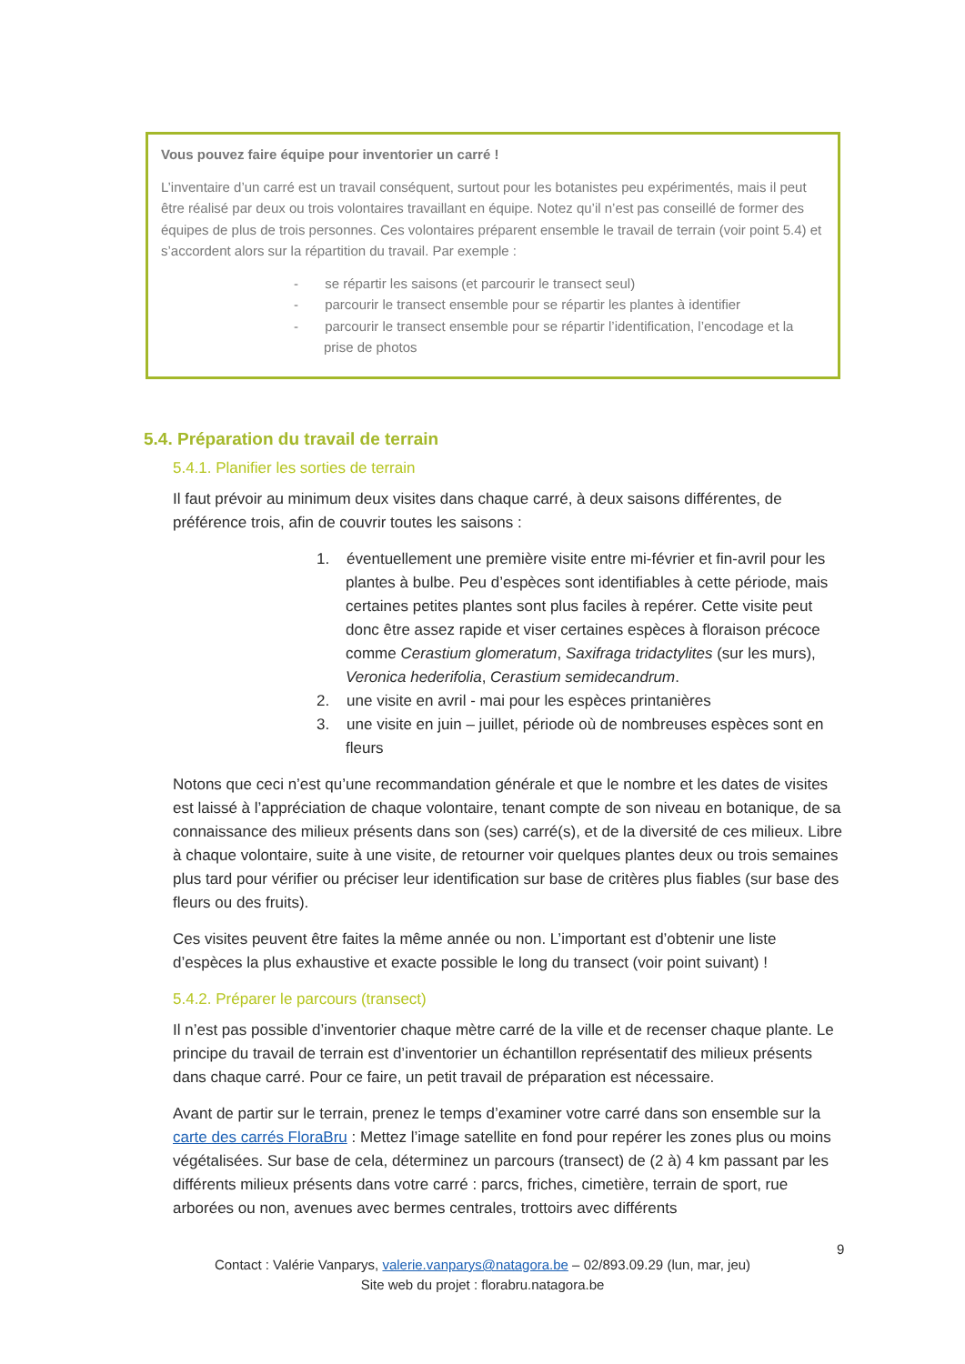Vous pouvez faire équipe pour inventorier un carré !
L’inventaire d’un carré est un travail conséquent, surtout pour les botanistes peu expérimentés, mais il peut être réalisé par deux ou trois volontaires travaillant en équipe. Notez qu’il n’est pas conseillé de former des équipes de plus de trois personnes. Ces volontaires préparent ensemble le travail de terrain (voir point 5.4) et s’accordent alors sur la répartition du travail. Par exemple :
- se répartir les saisons (et parcourir le transect seul)
- parcourir le transect ensemble pour se répartir les plantes à identifier
- parcourir le transect ensemble pour se répartir l’identification, l’encodage et la prise de photos
5.4. Préparation du travail de terrain
5.4.1. Planifier les sorties de terrain
Il faut prévoir au minimum deux visites dans chaque carré, à deux saisons différentes, de préférence trois, afin de couvrir toutes les saisons :
1. éventuellement une première visite entre mi-février et fin-avril pour les plantes à bulbe. Peu d’espèces sont identifiables à cette période, mais certaines petites plantes sont plus faciles à repérer. Cette visite peut donc être assez rapide et viser certaines espèces à floraison précoce comme Cerastium glomeratum, Saxifraga tridactylites (sur les murs), Veronica hederifolia, Cerastium semidecandrum.
2. une visite en avril - mai pour les espèces printanières
3. une visite en juin – juillet, période où de nombreuses espèces sont en fleurs
Notons que ceci n’est qu’une recommandation générale et que le nombre et les dates de visites est laissé à l’appréciation de chaque volontaire, tenant compte de son niveau en botanique, de sa connaissance des milieux présents dans son (ses) carré(s), et de la diversité de ces milieux. Libre à chaque volontaire, suite à une visite, de retourner voir quelques plantes deux ou trois semaines plus tard pour vérifier ou préciser leur identification sur base de critères plus fiables (sur base des fleurs ou des fruits).
Ces visites peuvent être faites la même année ou non. L’important est d’obtenir une liste d’espèces la plus exhaustive et exacte possible le long du transect (voir point suivant) !
5.4.2. Préparer le parcours (transect)
Il n’est pas possible d’inventorier chaque mètre carré de la ville et de recenser chaque plante. Le principe du travail de terrain est d’inventorier un échantillon représentatif des milieux présents dans chaque carré. Pour ce faire, un petit travail de préparation est nécessaire.
Avant de partir sur le terrain, prenez le temps d’examiner votre carré dans son ensemble sur la carte des carrés FloraBru : Mettez l’image satellite en fond pour repérer les zones plus ou moins végétalisées. Sur base de cela, déterminez un parcours (transect) de (2 à) 4 km passant par les différents milieux présents dans votre carré : parcs, friches, cimetière, terrain de sport, rue arborées ou non, avenues avec bermes centrales, trottoirs avec différents
9
Contact : Valérie Vanparys, valerie.vanparys@natagora.be – 02/893.09.29 (lun, mar, jeu)
Site web du projet : florabru.natagora.be